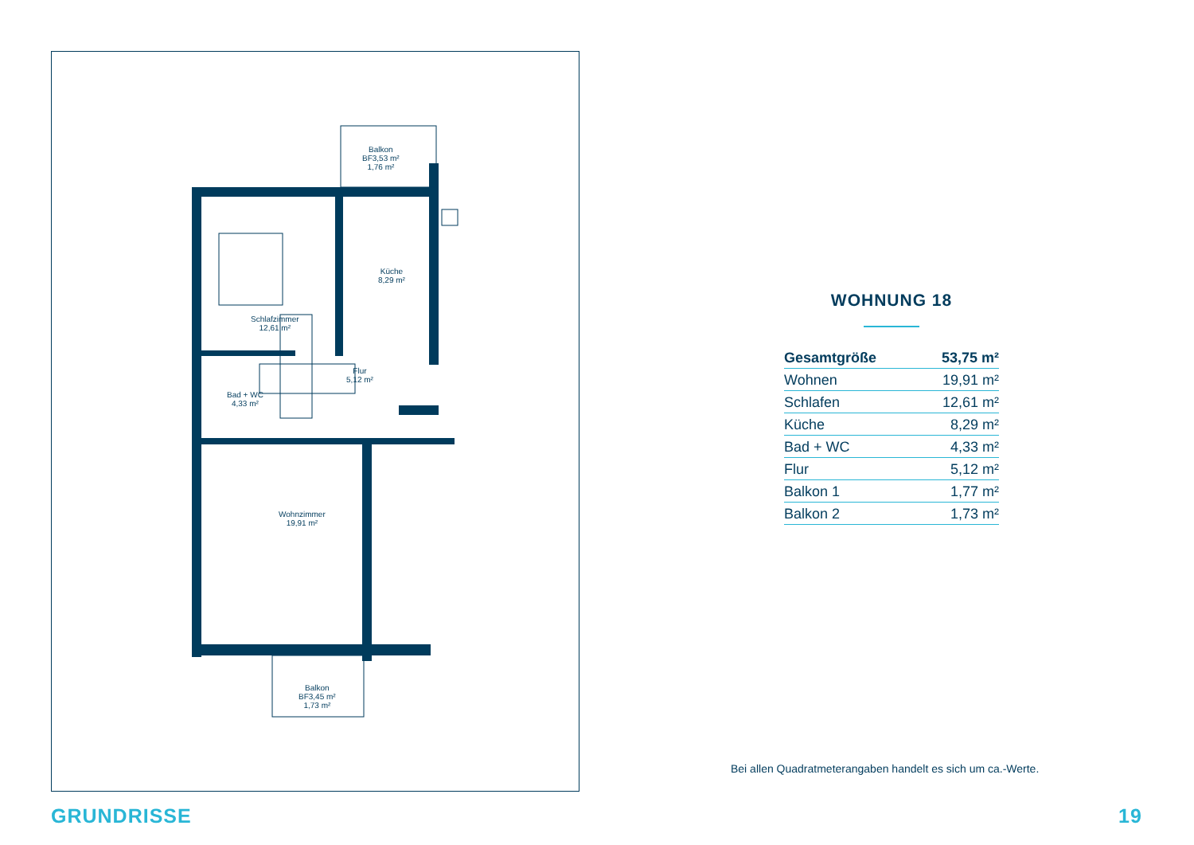Balkon
BF3,53 m²
1,76 m²
Küche
8,29 m²
Schlafzimmer
12,61 m²
Flur
5,12 m²
Bad + WC
4,33 m²
Wohnzimmer
19,91 m²
Balkon
BF3,45 m²
1,73 m²
WOHNUNG 18
| Gesamtgröße | 53,75 m² |
| Wohnen | 19,91 m² |
| Schlafen | 12,61 m² |
| Küche | 8,29 m² |
| Bad + WC | 4,33 m² |
| Flur | 5,12 m² |
| Balkon 1 | 1,77 m² |
| Balkon 2 | 1,73 m² |
Bei allen Quadratmeterangaben handelt es sich um ca.-Werte.
GRUNDRISSE 19